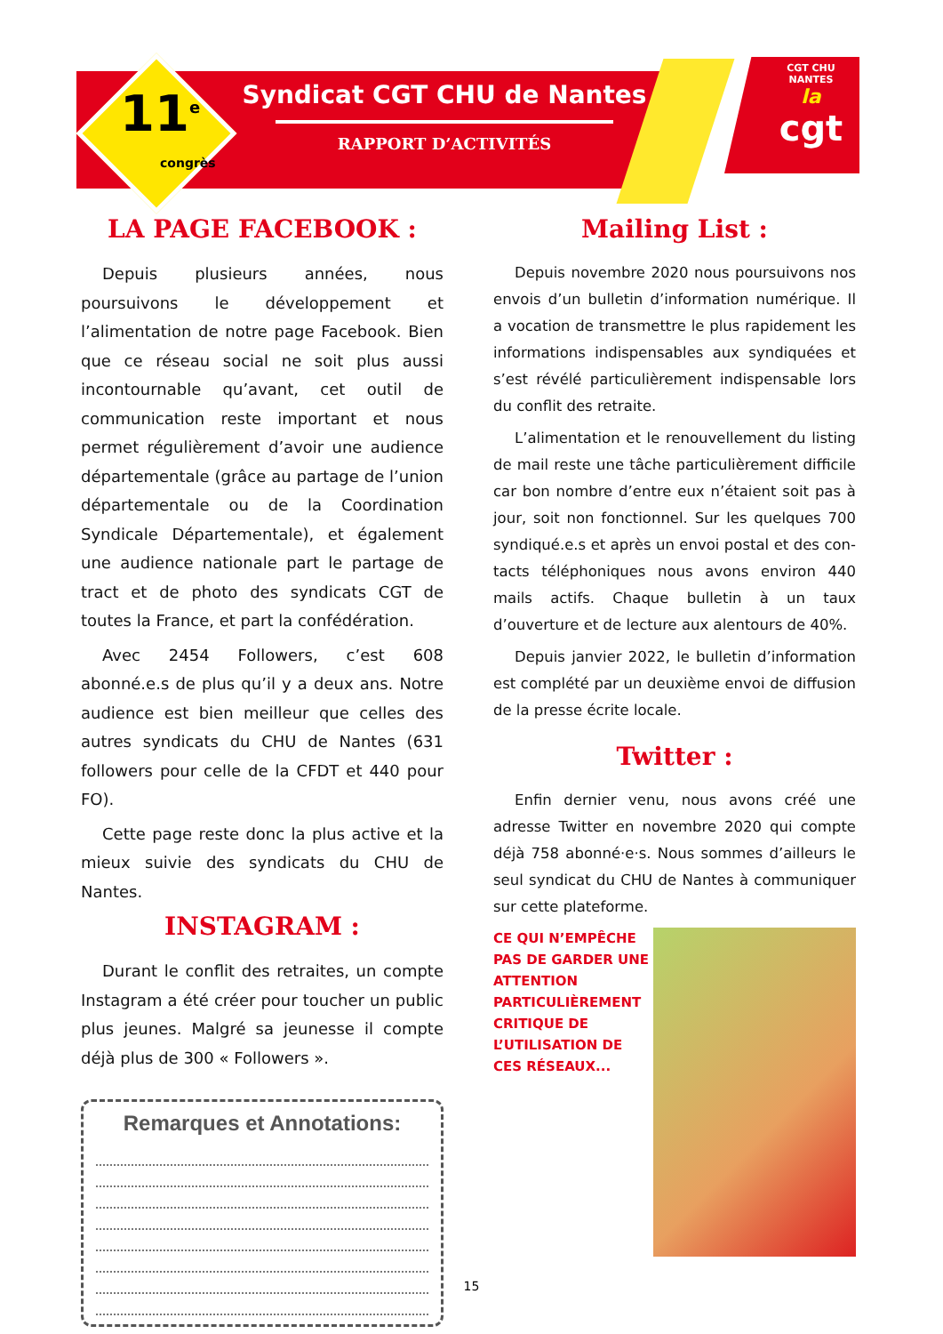11<sup>e</sup>
congrès
Syndicat CGT CHU de Nantes
RAPPORT D’ACTIVITÉS
CGT CHU NANTES
la
cgt
LA PAGE FACEBOOK :
Depuis plusieurs années, nous poursuivons le développement et l’alimentation de notre page Facebook. Bien que ce réseau social ne soit plus aussi incontournable qu’avant, cet outil de communication reste important et nous permet régulièrement d’avoir une au­dience départementale (grâce au partage de l’union départementale ou de la Coordination Syndicale Départementale), et également une audience nationale part le partage de tract et de photo des syndicats CGT de toutes la France, et part la confédération.
Avec 2454 Followers, c’est 608 abonné.e.s de plus qu’il y a deux ans. Notre audience est bien meilleur que celles des autres syndicats du CHU de Nantes (631 followers pour celle de la CFDT et 440 pour FO).
Cette page reste donc la plus active et la mieux suivie des syndicats du CHU de Nantes.
INSTAGRAM :
Durant le conflit des retraites, un compte Instagram a été créer pour toucher un public plus jeunes. Malgré sa jeunesse il compte déjà plus de 300 « Followers ».
Remarques et Annotations:
Mailing List :
Depuis novembre 2020 nous poursuivons nos envois d’un bulletin d’information numérique. Il a vocation de transmettre le plus rapidement les informations indispensables aux syndiquées et s’est révélé particulièrement indispensable lors du conflit des retraite.
L’alimentation et le renouvellement du listing de mail reste une tâche particulièrement difficile car bon nombre d’entre eux n’étaient soit pas à jour, soit non fonctionnel. Sur les quelques 700 syndiqué.e.s et après un envoi postal et des con­tacts téléphoniques nous avons environ 440 mails actifs. Chaque bulletin à un taux d’ouverture et de lecture aux alentours de 40%.
Depuis janvier 2022, le bulletin d’information est complété par un deuxième envoi de diffusion de la presse écrite locale.
Twitter :
Enfin dernier venu, nous avons créé une adresse Twitter en novembre 2020 qui compte déjà 758 abonné·e·s. Nous sommes d’ailleurs le seul syndicat du CHU de Nantes à communiquer sur cette plateforme.
CE QUI N’EMPÊCHE PAS DE GARDER UNE ATTENTION PARTICULIÈRE­MENT CRITIQUE DE L’UTILISA­TION DE CES RÉSEAUX...
15